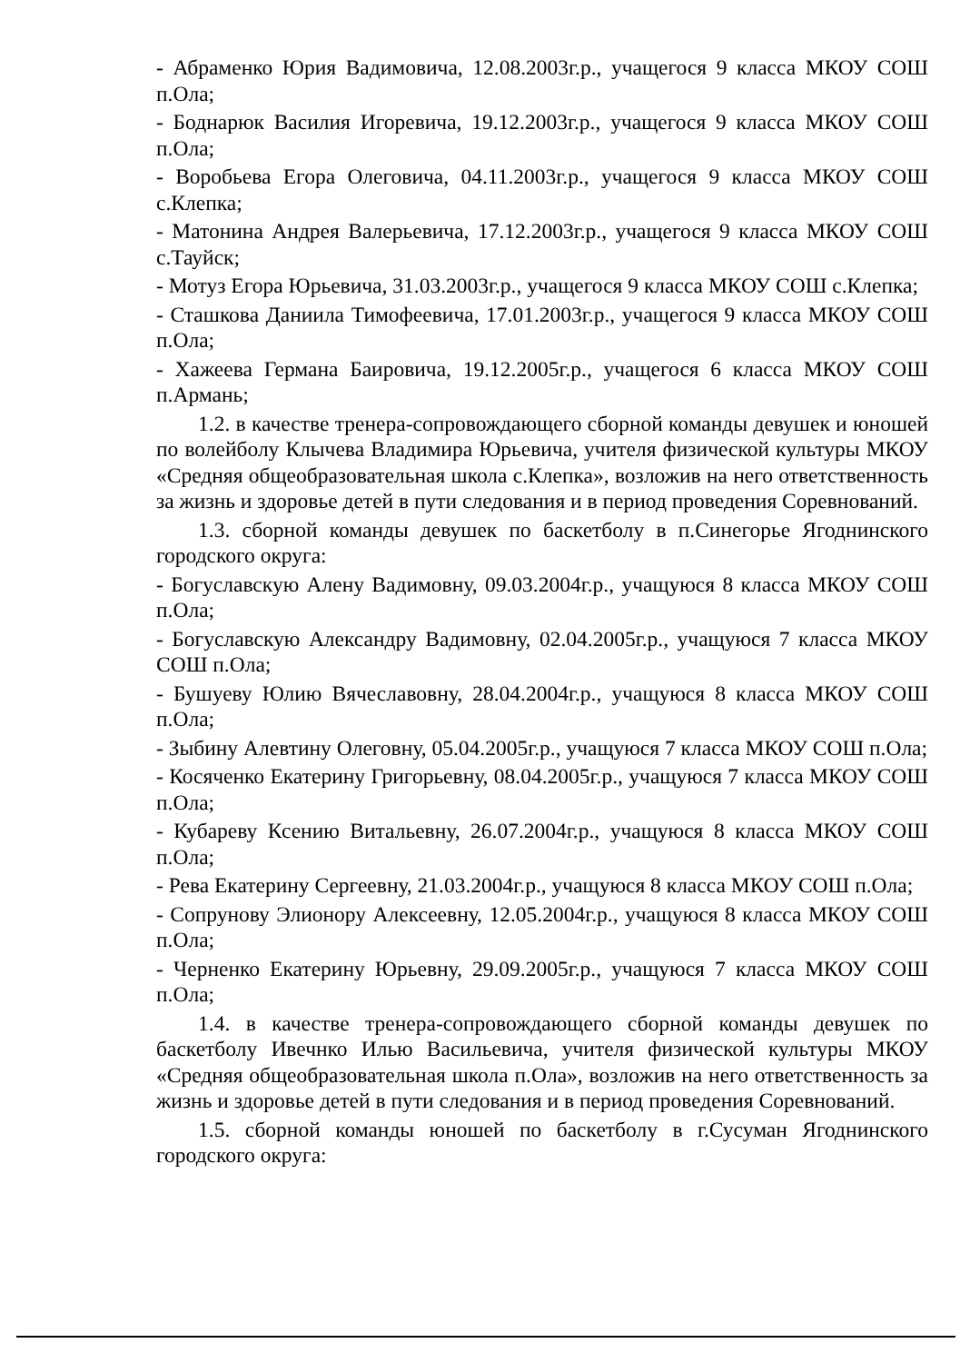- Абраменко Юрия Вадимовича, 12.08.2003г.р., учащегося 9 класса МКОУ СОШ п.Ола;
- Боднарюк Василия Игоревича, 19.12.2003г.р., учащегося 9 класса МКОУ СОШ п.Ола;
- Воробьева Егора Олеговича, 04.11.2003г.р., учащегося 9 класса МКОУ СОШ с.Клепка;
- Матонина Андрея Валерьевича, 17.12.2003г.р., учащегося 9 класса МКОУ СОШ с.Тауйск;
- Мотуз Егора Юрьевича, 31.03.2003г.р., учащегося 9 класса МКОУ СОШ с.Клепка;
- Сташкова Даниила Тимофеевича, 17.01.2003г.р., учащегося 9 класса МКОУ СОШ п.Ола;
- Хажеева Германа Баировича, 19.12.2005г.р., учащегося 6 класса МКОУ СОШ п.Армань;
1.2. в качестве тренера-сопровождающего сборной команды девушек и юношей по волейболу Клычева Владимира Юрьевича, учителя физической культуры МКОУ «Средняя общеобразовательная школа с.Клепка», возложив на него ответственность за жизнь и здоровье детей в пути следования и в период проведения Соревнований.
1.3. сборной команды девушек по баскетболу в п.Синегорье Ягоднинского городского округа:
- Богуславскую Алену Вадимовну, 09.03.2004г.р., учащуюся 8 класса МКОУ СОШ п.Ола;
- Богуславскую Александру Вадимовну, 02.04.2005г.р., учащуюся 7 класса МКОУ СОШ п.Ола;
- Бушуеву Юлию Вячеславовну, 28.04.2004г.р., учащуюся 8 класса МКОУ СОШ п.Ола;
- Зыбину Алевтину Олеговну, 05.04.2005г.р., учащуюся 7 класса МКОУ СОШ п.Ола;
- Косяченко Екатерину Григорьевну, 08.04.2005г.р., учащуюся 7 класса МКОУ СОШ п.Ола;
- Кубареву Ксению Витальевну, 26.07.2004г.р., учащуюся 8 класса МКОУ СОШ п.Ола;
- Рева Екатерину Сергеевну, 21.03.2004г.р., учащуюся 8 класса МКОУ СОШ п.Ола;
- Сопрунову Элионору Алексеевну, 12.05.2004г.р., учащуюся 8 класса МКОУ СОШ п.Ола;
- Черненко Екатерину Юрьевну, 29.09.2005г.р., учащуюся 7 класса МКОУ СОШ п.Ола;
1.4. в качестве тренера-сопровождающего сборной команды девушек по баскетболу Ивечнко Илью Васильевича, учителя физической культуры МКОУ «Средняя общеобразовательная школа п.Ола», возложив на него ответственность за жизнь и здоровье детей в пути следования и в период проведения Соревнований.
1.5. сборной команды юношей по баскетболу в г.Сусуман Ягоднинского городского округа: